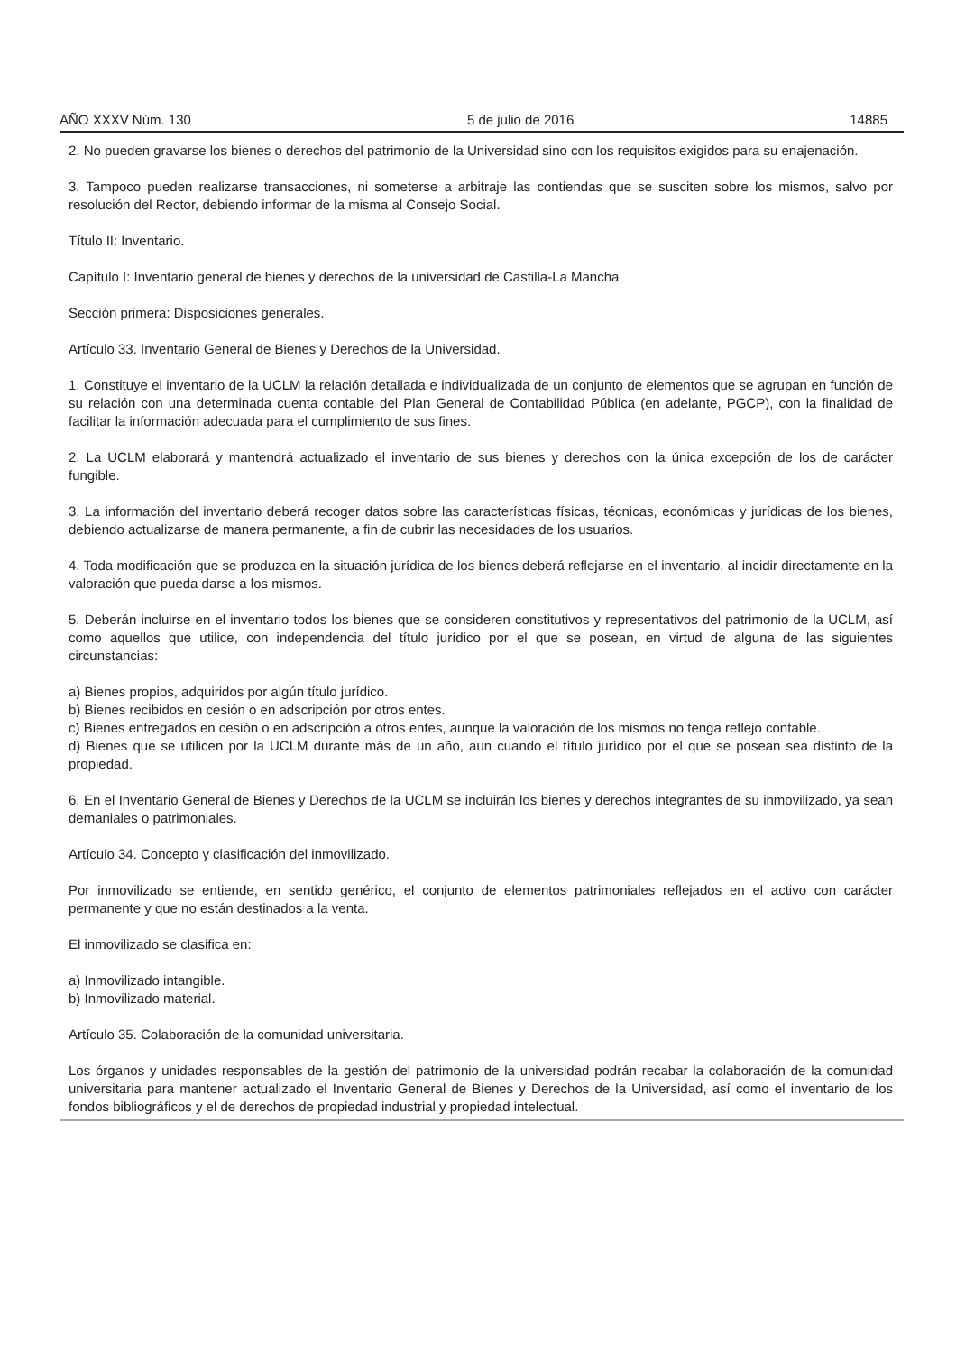AÑO XXXV Núm. 130 5 de julio de 2016 14885
2. No pueden gravarse los bienes o derechos del patrimonio de la Universidad sino con los requisitos exigidos para su enajenación.
3. Tampoco pueden realizarse transacciones, ni someterse a arbitraje las contiendas que se susciten sobre los mismos, salvo por resolución del Rector, debiendo informar de la misma al Consejo Social.
Título II: Inventario.
Capítulo I: Inventario general de bienes y derechos de la universidad de Castilla-La Mancha
Sección primera: Disposiciones generales.
Artículo 33. Inventario General de Bienes y Derechos de la Universidad.
1. Constituye el inventario de la UCLM la relación detallada e individualizada de un conjunto de elementos que se agrupan en función de su relación con una determinada cuenta contable del Plan General de Contabilidad Pública (en adelante, PGCP), con la finalidad de facilitar la información adecuada para el cumplimiento de sus fines.
2. La UCLM elaborará y mantendrá actualizado el inventario de sus bienes y derechos con la única excepción de los de carácter fungible.
3. La información del inventario deberá recoger datos sobre las características físicas, técnicas, económicas y jurídicas de los bienes, debiendo actualizarse de manera permanente, a fin de cubrir las necesidades de los usuarios.
4. Toda modificación que se produzca en la situación jurídica de los bienes deberá reflejarse en el inventario, al incidir directamente en la valoración que pueda darse a los mismos.
5. Deberán incluirse en el inventario todos los bienes que se consideren constitutivos y representativos del patrimonio de la UCLM, así como aquellos que utilice, con independencia del título jurídico por el que se posean, en virtud de alguna de las siguientes circunstancias:
a) Bienes propios, adquiridos por algún título jurídico.
b) Bienes recibidos en cesión o en adscripción por otros entes.
c) Bienes entregados en cesión o en adscripción a otros entes, aunque la valoración de los mismos no tenga reflejo contable.
d) Bienes que se utilicen por la UCLM durante más de un año, aun cuando el título jurídico por el que se posean sea distinto de la propiedad.
6. En el Inventario General de Bienes y Derechos de la UCLM se incluirán los bienes y derechos integrantes de su inmovilizado, ya sean demaniales o patrimoniales.
Artículo 34. Concepto y clasificación del inmovilizado.
Por inmovilizado se entiende, en sentido genérico, el conjunto de elementos patrimoniales reflejados en el activo con carácter permanente y que no están destinados a la venta.
El inmovilizado se clasifica en:
a) Inmovilizado intangible.
b) Inmovilizado material.
Artículo 35. Colaboración de la comunidad universitaria.
Los órganos y unidades responsables de la gestión del patrimonio de la universidad podrán recabar la colaboración de la comunidad universitaria para mantener actualizado el Inventario General de Bienes y Derechos de la Universidad, así como el inventario de los fondos bibliográficos y el de derechos de propiedad industrial y propiedad intelectual.